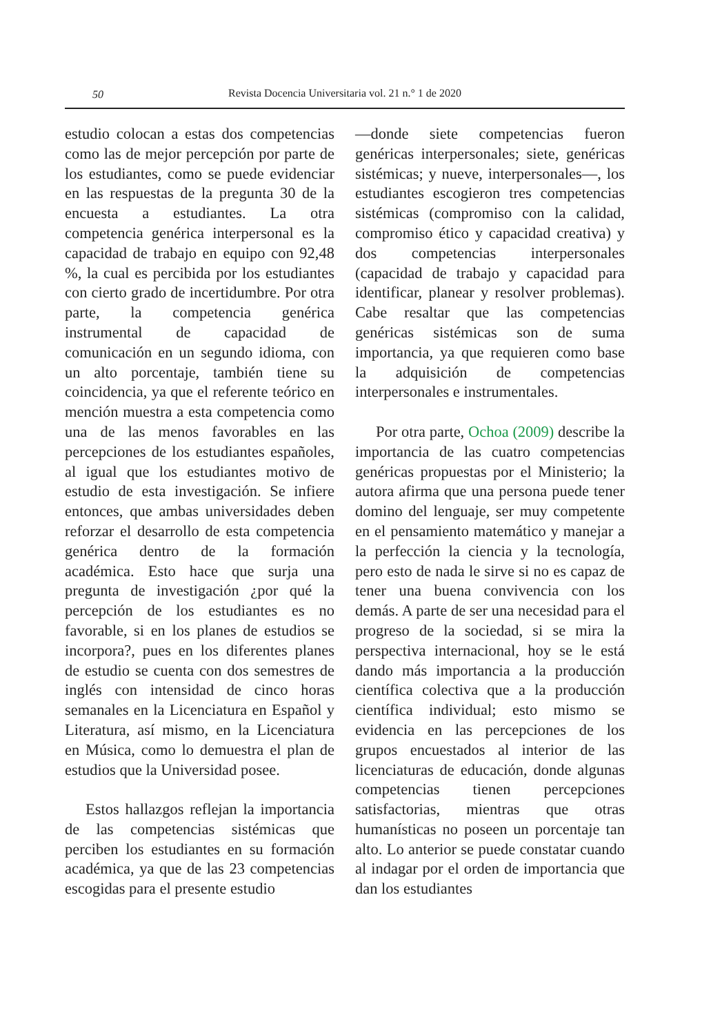50
Revista Docencia Universitaria vol. 21 n.° 1 de 2020
estudio colocan a estas dos competencias como las de mejor percepción por parte de los estudiantes, como se puede evidenciar en las respuestas de la pregunta 30 de la encuesta a estudiantes. La otra competencia genérica interpersonal es la capacidad de trabajo en equipo con 92,48 %, la cual es percibida por los estudiantes con cierto grado de incertidumbre. Por otra parte, la competencia genérica instrumental de capacidad de comunicación en un segundo idioma, con un alto porcentaje, también tiene su coincidencia, ya que el referente teórico en mención muestra a esta competencia como una de las menos favorables en las percepciones de los estudiantes españoles, al igual que los estudiantes motivo de estudio de esta investigación. Se infiere entonces, que ambas universidades deben reforzar el desarrollo de esta competencia genérica dentro de la formación académica. Esto hace que surja una pregunta de investigación ¿por qué la percepción de los estudiantes es no favorable, si en los planes de estudios se incorpora?, pues en los diferentes planes de estudio se cuenta con dos semestres de inglés con intensidad de cinco horas semanales en la Licenciatura en Español y Literatura, así mismo, en la Licenciatura en Música, como lo demuestra el plan de estudios que la Universidad posee.
Estos hallazgos reflejan la importancia de las competencias sistémicas que perciben los estudiantes en su formación académica, ya que de las 23 competencias escogidas para el presente estudio
—donde siete competencias fueron genéricas interpersonales; siete, genéricas sistémicas; y nueve, interpersonales—, los estudiantes escogieron tres competencias sistémicas (compromiso con la calidad, compromiso ético y capacidad creativa) y dos competencias interpersonales (capacidad de trabajo y capacidad para identificar, planear y resolver problemas). Cabe resaltar que las competencias genéricas sistémicas son de suma importancia, ya que requieren como base la adquisición de competencias interpersonales e instrumentales.
Por otra parte, Ochoa (2009) describe la importancia de las cuatro competencias genéricas propuestas por el Ministerio; la autora afirma que una persona puede tener domino del lenguaje, ser muy competente en el pensamiento matemático y manejar a la perfección la ciencia y la tecnología, pero esto de nada le sirve si no es capaz de tener una buena convivencia con los demás. A parte de ser una necesidad para el progreso de la sociedad, si se mira la perspectiva internacional, hoy se le está dando más importancia a la producción científica colectiva que a la producción científica individual; esto mismo se evidencia en las percepciones de los grupos encuestados al interior de las licenciaturas de educación, donde algunas competencias tienen percepciones satisfactorias, mientras que otras humanísticas no poseen un porcentaje tan alto. Lo anterior se puede constatar cuando al indagar por el orden de importancia que dan los estudiantes